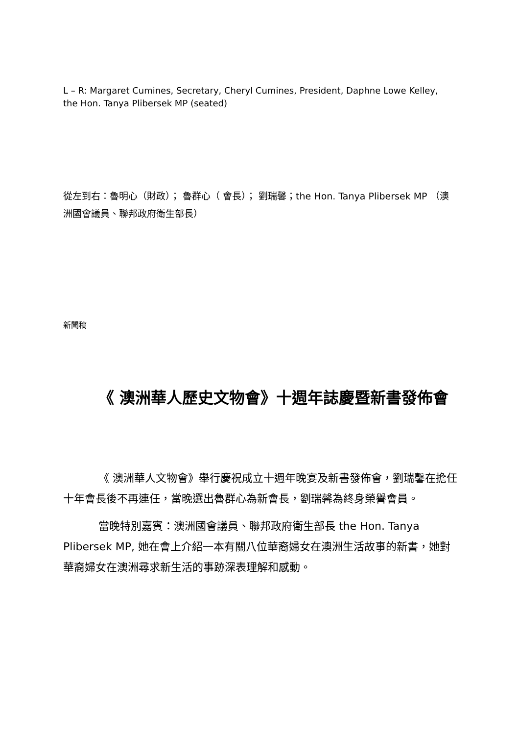L – R: Margaret Cumines, Secretary, Cheryl Cumines, President, Daphne Lowe Kelley, the Hon. Tanya Plibersek MP (seated)
從左到右：魯明心（財政）； 魯群心（ 會長）； 劉瑞馨；the Hon. Tanya Plibersek MP （澳洲國會議員、聯邦政府衛生部長）
新聞稿
《 澳洲華人歷史文物會》十週年誌慶暨新書發佈會
《 澳洲華人文物會》舉行慶祝成立十週年晚宴及新書發佈會，劉瑞馨在擔任十年會長後不再連任，當晚選出魯群心為新會長，劉瑞馨為終身榮譽會員。
當晚特別嘉賓：澳洲國會議員、聯邦政府衛生部長 the Hon. Tanya Plibersek MP, 她在會上介紹一本有關八位華裔婦女在澳洲生活故事的新書，她對華裔婦女在澳洲尋求新生活的事跡深表理解和感動。